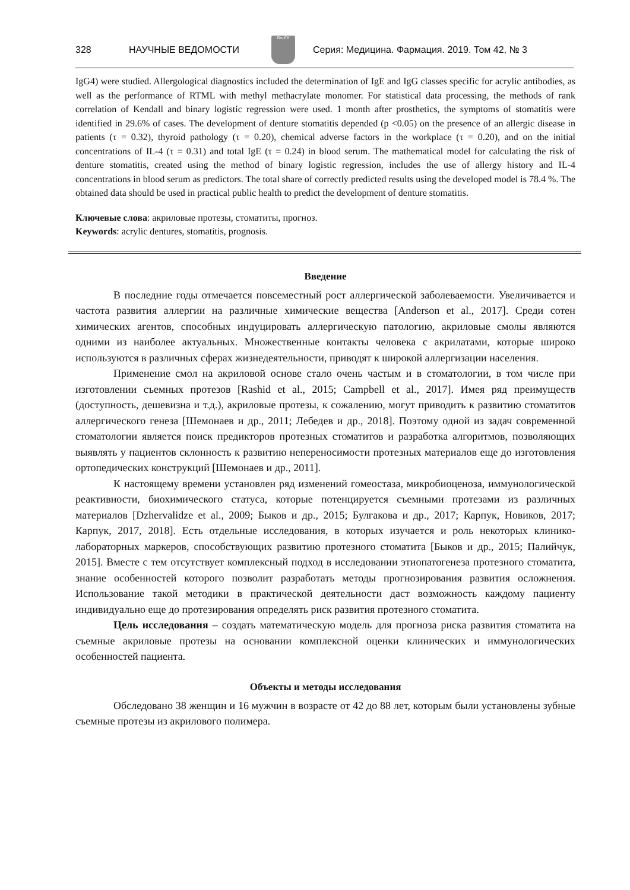328 НАУЧНЫЕ ВЕДОМОСТИ
БелГУ
Серия: Медицина. Фармация. 2019. Том 42, № 3
IgG4) were studied. Allergological diagnostics included the determination of IgE and IgG classes specific for acrylic antibodies, as well as the performance of RTML with methyl methacrylate monomer. For statistical data processing, the methods of rank correlation of Kendall and binary logistic regression were used. 1 month after prosthetics, the symptoms of stomatitis were identified in 29.6% of cases. The development of denture stomatitis depended (p <0.05) on the presence of an allergic disease in patients (τ = 0.32), thyroid pathology (τ = 0.20), chemical adverse factors in the workplace (τ = 0.20), and on the initial concentrations of IL-4 (τ = 0.31) and total IgE (τ = 0.24) in blood serum. The mathematical model for calculating the risk of denture stomatitis, created using the method of binary logistic regression, includes the use of allergy history and IL-4 concentrations in blood serum as predictors. The total share of correctly predicted results using the developed model is 78.4 %. The obtained data should be used in practical public health to predict the development of denture stomatitis.
Ключевые слова: акриловые протезы, стоматиты, прогноз.
Keywords: acrylic dentures, stomatitis, prognosis.
Введение
В последние годы отмечается повсеместный рост аллергической заболеваемости. Увеличивается и частота развития аллергии на различные химические вещества [Anderson et al., 2017]. Среди сотен химических агентов, способных индуцировать аллергическую патологию, акриловые смолы являются одними из наиболее актуальных. Множественные контакты человека с акрилатами, которые широко используются в различных сферах жизнедеятельности, приводят к широкой аллергизации населения.
Применение смол на акриловой основе стало очень частым и в стоматологии, в том числе при изготовлении съемных протезов [Rashid et al., 2015; Campbell et al., 2017]. Имея ряд преимуществ (доступность, дешевизна и т.д.), акриловые протезы, к сожалению, могут приводить к развитию стоматитов аллергического генеза [Шемонаев и др., 2011; Лебедев и др., 2018]. Поэтому одной из задач современной стоматологии является поиск предикторов протезных стоматитов и разработка алгоритмов, позволяющих выявлять у пациентов склонность к развитию непереносимости протезных материалов еще до изготовления ортопедических конструкций [Шемонаев и др., 2011].
К настоящему времени установлен ряд изменений гомеостаза, микробиоценоза, иммунологической реактивности, биохимического статуса, которые потенцируется съемными протезами из различных материалов [Dzhervalidze et al., 2009; Быков и др., 2015; Булгакова и др., 2017; Карпук, Новиков, 2017; Карпук, 2017, 2018]. Есть отдельные исследования, в которых изучается и роль некоторых клинико-лабораторных маркеров, способствующих развитию протезного стоматита [Быков и др., 2015; Палийчук, 2015]. Вместе с тем отсутствует комплексный подход в исследовании этиопатогенеза протезного стоматита, знание особенностей которого позволит разработать методы прогнозирования развития осложнения. Использование такой методики в практической деятельности даст возможность каждому пациенту индивидуально еще до протезирования определять риск развития протезного стоматита.
Цель исследования – создать математическую модель для прогноза риска развития стоматита на съемные акриловые протезы на основании комплексной оценки клинических и иммунологических особенностей пациента.
Объекты и методы исследования
Обследовано 38 женщин и 16 мужчин в возрасте от 42 до 88 лет, которым были установлены зубные съемные протезы из акрилового полимера.